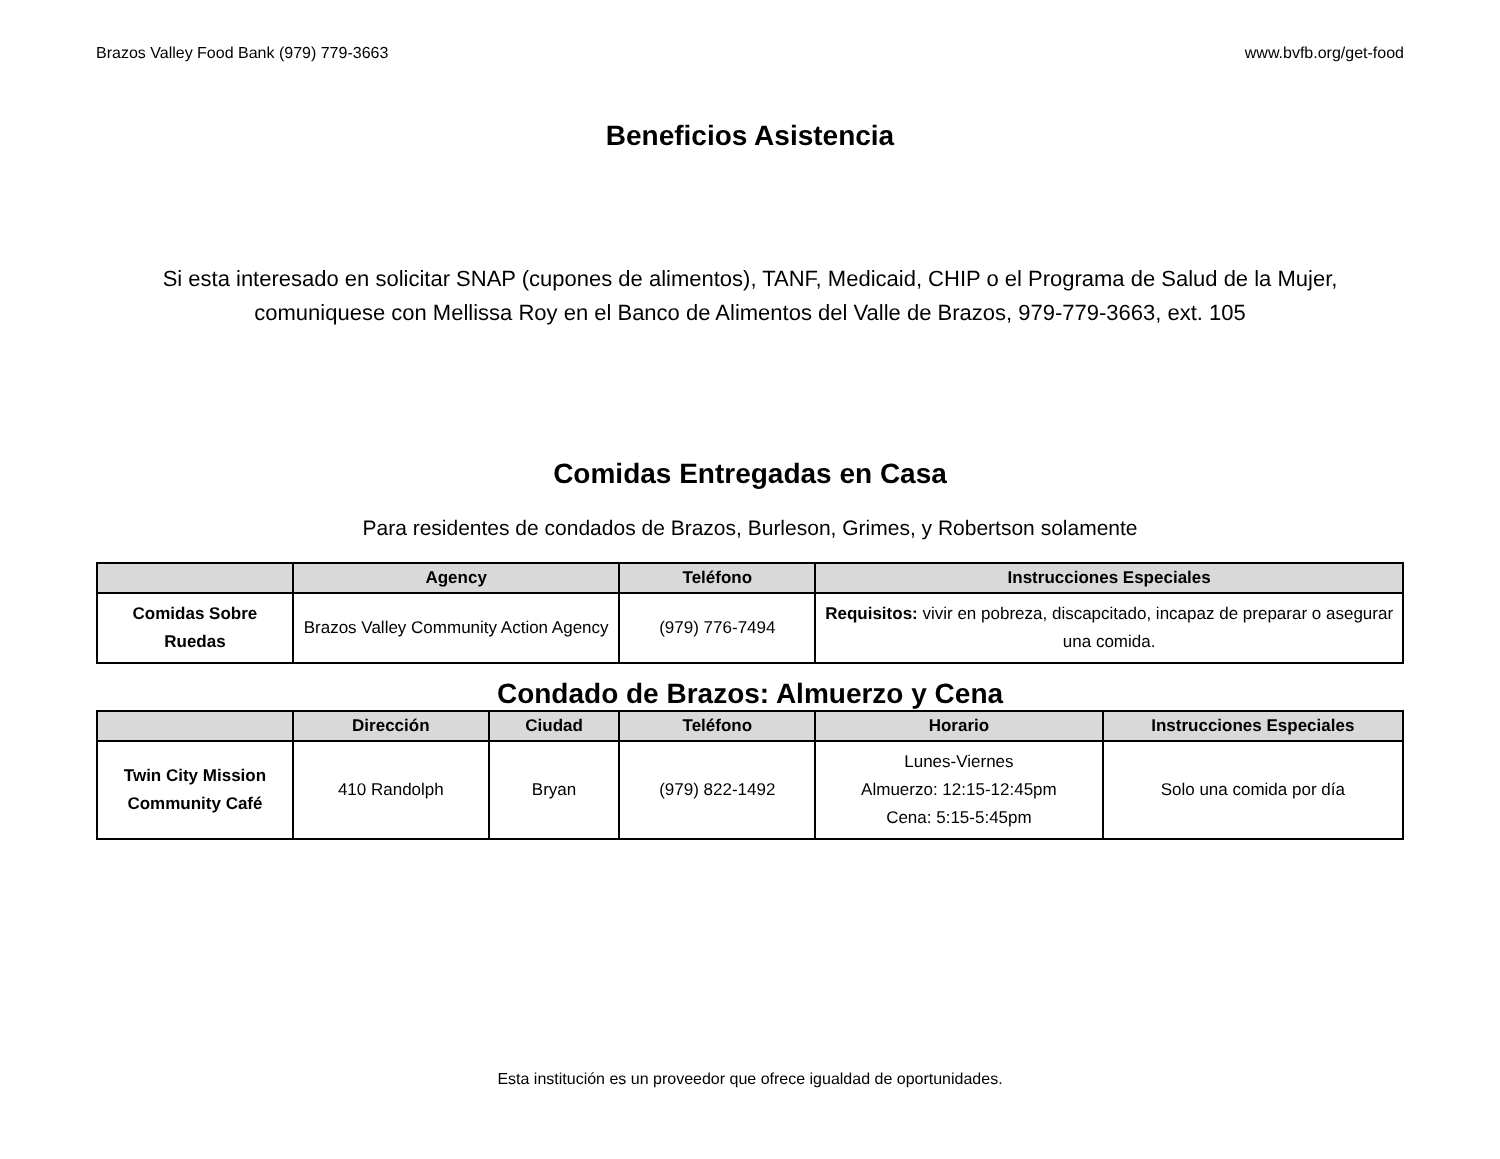Brazos Valley Food Bank (979) 779-3663 www.bvfb.org/get-food
Beneficios Asistencia
Si esta interesado en solicitar SNAP (cupones de alimentos), TANF, Medicaid, CHIP o el Programa de Salud de la Mujer, comuniquese con Mellissa Roy en el Banco de Alimentos del Valle de Brazos, 979-779-3663, ext. 105
Comidas Entregadas en Casa
Para residentes de condados de Brazos, Burleson, Grimes, y Robertson solamente
| | Agency | Teléfono | Instrucciones Especiales |
| --- | --- | --- | --- |
| Comidas Sobre Ruedas | Brazos Valley Community Action Agency | (979) 776-7494 | Requisitos: vivir en pobreza, discapcitado, incapaz de preparar o asegurar una comida. |
Condado de Brazos: Almuerzo y Cena
| | Dirección | Ciudad | Teléfono | Horario | Instrucciones Especiales |
| --- | --- | --- | --- | --- | --- |
| Twin City Mission Community Café | 410 Randolph | Bryan | (979) 822-1492 | Lunes-Viernes Almuerzo: 12:15-12:45pm Cena: 5:15-5:45pm | Solo una comida por día |
Esta institución es un proveedor que ofrece igualdad de oportunidades.